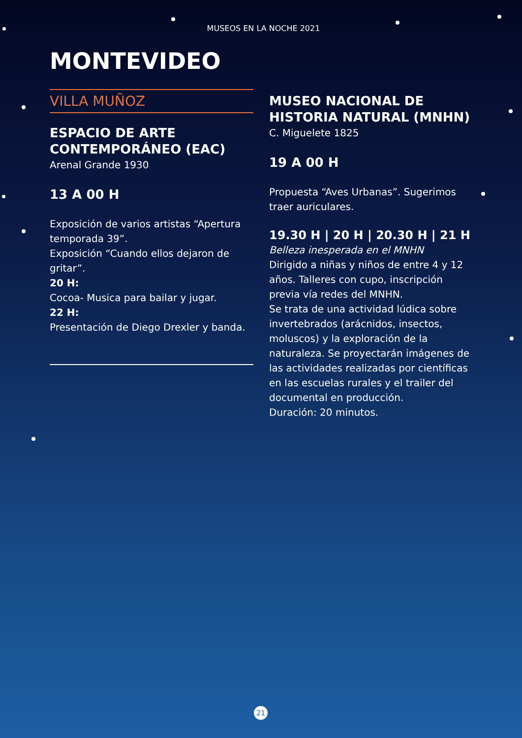MUSEOS EN LA NOCHE 2021
MONTEVIDEO
VILLA MUÑOZ
ESPACIO DE ARTE CONTEMPORÁNEO (EAC)
Arenal Grande 1930
13 A 00 H
Exposición de varios artistas “Apertura temporada 39”.
Exposición “Cuando ellos dejaron de gritar”.
20 H:
Cocoa- Musica para bailar y jugar.
22 H:
Presentación de Diego Drexler y banda.
MUSEO NACIONAL DE HISTORIA NATURAL (MNHN)
C. Miguelete 1825
19 A 00 H
Propuesta “Aves Urbanas”. Sugerimos traer auriculares.
19.30 H | 20 H | 20.30 H | 21 H
Belleza inesperada en el MNHN
Dirigido a niñas y niños de entre 4 y 12 años. Talleres con cupo, inscripción previa vía redes del MNHN.
Se trata de una actividad lúdica sobre invertebrados (arácnidos, insectos, moluscos) y la exploración de la naturaleza. Se proyectarán imágenes de las actividades realizadas por científicas en las escuelas rurales y el trailer del documental en producción.
Duración: 20 minutos.
21